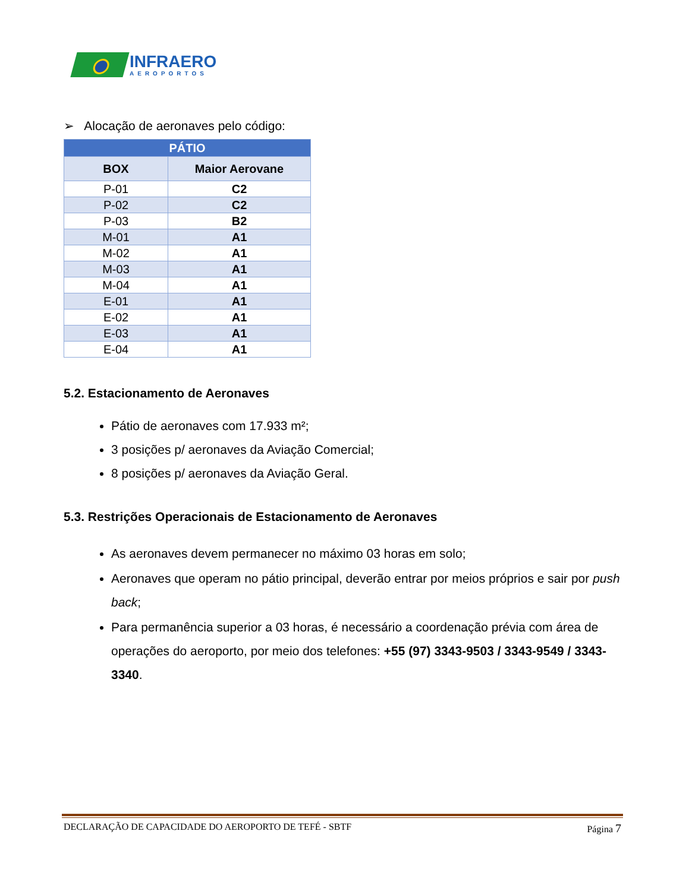INFRAERO
AEROPORTOS
➢ Alocação de aeronaves pelo código:
| PÁTIO | |
| --- | --- |
| BOX | Maior Aerovane |
| P-01 | C2 |
| P-02 | C2 |
| P-03 | B2 |
| M-01 | A1 |
| M-02 | A1 |
| M-03 | A1 |
| M-04 | A1 |
| E-01 | A1 |
| E-02 | A1 |
| E-03 | A1 |
| E-04 | A1 |
5.2. Estacionamento de Aeronaves
Pátio de aeronaves com 17.933 m²;
3 posições p/ aeronaves da Aviação Comercial;
8 posições p/ aeronaves da Aviação Geral.
5.3. Restrições Operacionais de Estacionamento de Aeronaves
As aeronaves devem permanecer no máximo 03 horas em solo;
Aeronaves que operam no pátio principal, deverão entrar por meios próprios e sair por push back;
Para permanência superior a 03 horas, é necessário a coordenação prévia com área de operações do aeroporto, por meio dos telefones: +55 (97) 3343-9503 / 3343-9549 / 3343-3340.
DECLARAÇÃO DE CAPACIDADE DO AEROPORTO DE TEFÉ - SBTF Página 7